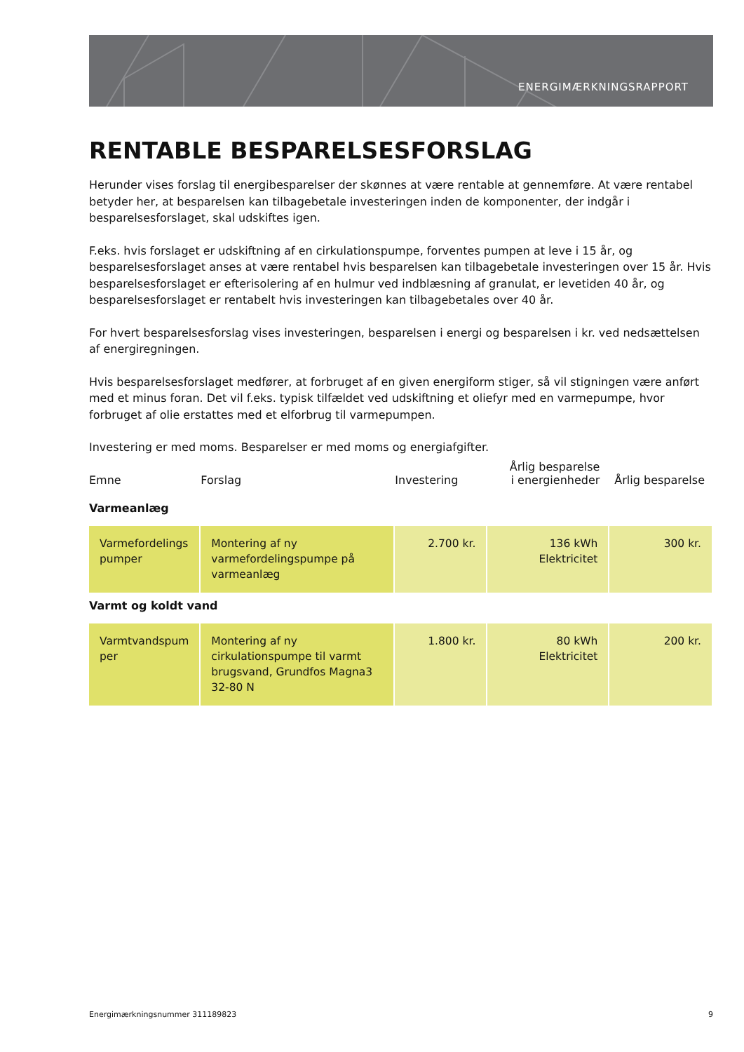ENERGIMÆRKNINGSRAPPORT
RENTABLE BESPARELSESFORSLAG
Herunder vises forslag til energibesparelser der skønnes at være rentable at gennemføre. At være rentabel betyder her, at besparelsen kan tilbagebetale investeringen inden de komponenter, der indgår i besparelsesforslaget, skal udskiftes igen.
F.eks. hvis forslaget er udskiftning af en cirkulationspumpe, forventes pumpen at leve i 15 år, og besparelsesforslaget anses at være rentabel hvis besparelsen kan tilbagebetale investeringen over 15 år. Hvis besparelsesforslaget er efterisolering af en hulmur ved indblæsning af granulat, er levetiden 40 år, og besparelsesforslaget er rentabelt hvis investeringen kan tilbagebetales over 40 år.
For hvert besparelsesforslag vises investeringen, besparelsen i energi og besparelsen i kr. ved nedsættelsen af energiregningen.
Hvis besparelsesforslaget medfører, at forbruget af en given energiform stiger, så vil stigningen være anført med et minus foran. Det vil f.eks. typisk tilfældet ved udskiftning et oliefyr med en varmepumpe, hvor forbruget af olie erstattes med et elforbrug til varmepumpen.
Investering er med moms. Besparelser er med moms og energiafgifter.
| Emne | Forslag | Investering | Årlig besparelse i energienheder | Årlig besparelse |
| --- | --- | --- | --- | --- |
| Varmeanlæg | | | | |
| Varmefordelings pumper | Montering af ny varmefordelingspumpe på varmeanlæg | 2.700 kr. | 136 kWh Elektricitet | 300 kr. |
| Varmt og koldt vand | | | | |
| Varmtvandspum per | Montering af ny cirkulationspumpe til varmt brugsvand, Grundfos Magna3 32-80 N | 1.800 kr. | 80 kWh Elektricitet | 200 kr. |
Energimærkningsnummer 311189823 9